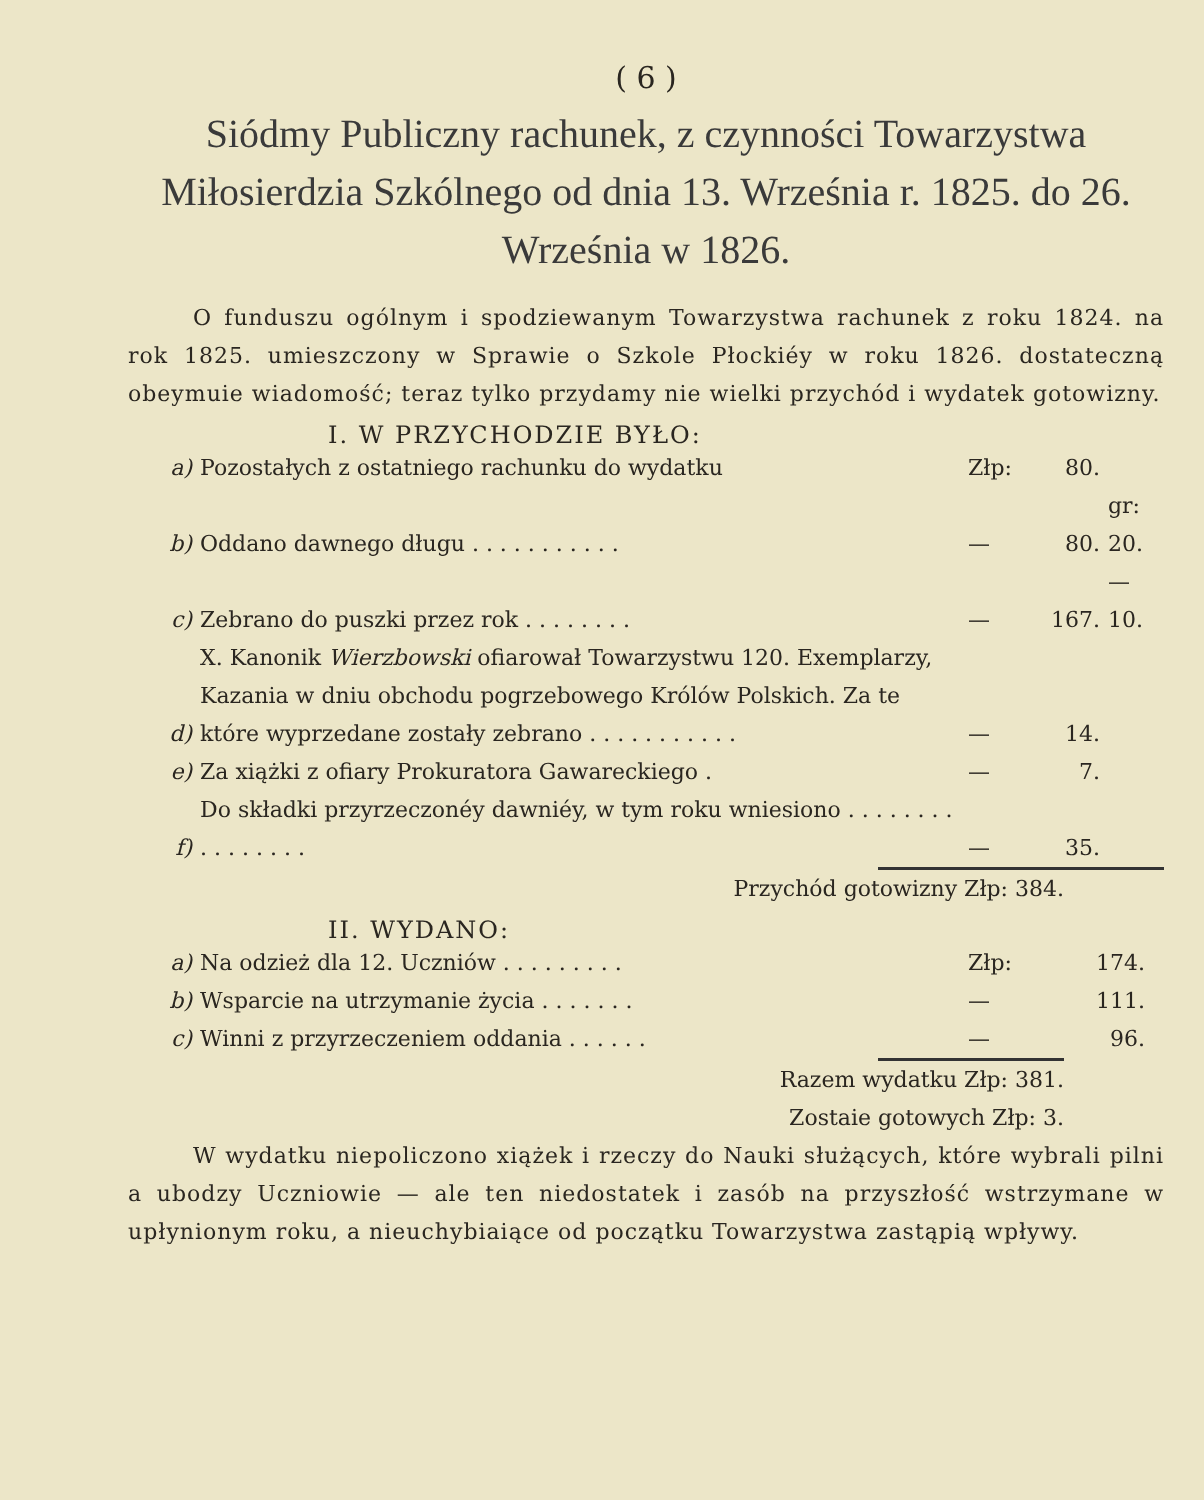( 6 )
Siódmy Publiczny rachunek, z czynności Towarzystwa Miłosierdzia Szkólnego od dnia 13. Września r. 1825. do 26. Września w 1826.
O funduszu ogólnym i spodziewanym Towarzystwa rachunek z roku 1824. na rok 1825. umieszczony w Sprawie o Szkole Płockiéy w roku 1826. dostateczną obeymuie wiadomość; teraz tylko przydamy nie wielki przychód i wydatek gotowizny.
I. W PRZYCHODZIE BYŁO:
| a) | Pozostałych z ostatniego rachunku do wydatku | Złp: | 80. | |
| b) | Oddano dawnego długu . . . . . . . . . . . | — | 80. | gr: 20. |
| c) | Zebrano do puszki przez rok . . . . . . . . | — | 167. | — 10. |
| d) | X. Kanonik Wierzbowski ofiarował Towarzystwu 120. Exemplarzy, Kazania w dniu obchodu pogrzebowego Królów Polskich. Za te które wyprzedane zostały zebrano . . . . . . . . . . . | — | 14. | |
| e) | Za xiążki z ofiary Prokuratora Gawareckiego . | — | 7. | |
| f) | Do składki przyrzeczonéy dawniéy, w tym roku wniesiono . . . . . . . . . . . . . . . . | — | 35. | |
Przychód gotowizny Złp: 384.
II. WYDANO:
| a) | Na odzież dla 12. Uczniów . . . . . . . . . | Złp: | 174. | |
| b) | Wsparcie na utrzymanie życia . . . . . . . | — | 111. | |
| c) | Winni z przyrzeczeniem oddania . . . . . . | — | 96. | |
Razem wydatku Złp: 381.
Zostaie gotowych Złp: 3.
W wydatku niepoliczono xiążek i rzeczy do Nauki służących, które wybrali pilni a ubodzy Uczniowie — ale ten niedostatek i zasób na przyszłość wstrzymane w upłynionym roku, a nieuchybiaiące od początku Towarzystwa zastąpią wpływy.